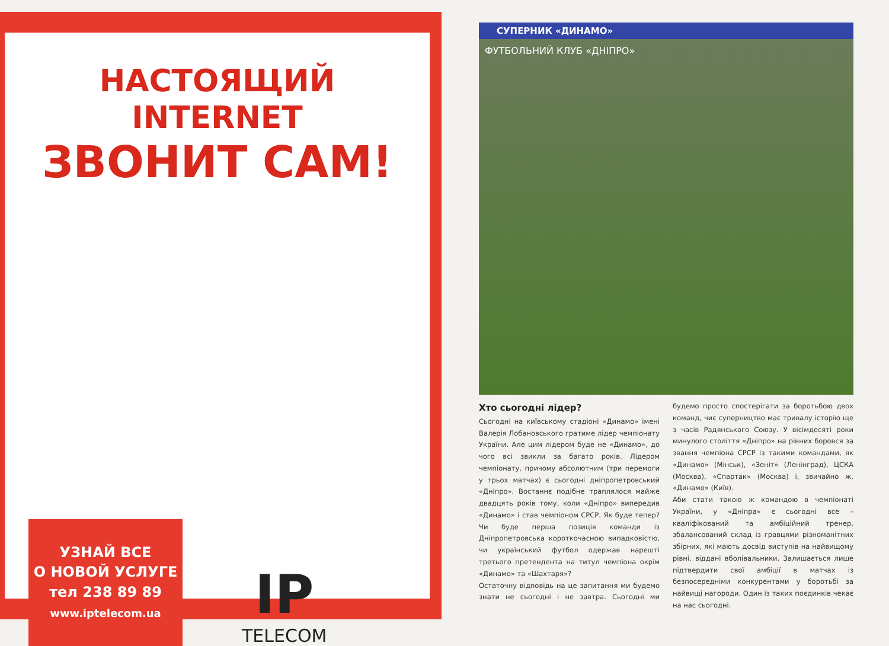НАСТОЯЩИЙ INTERNET
ЗВОНИТ САМ!
УЗНАЙ ВСЕ
О НОВОЙ УСЛУГЕ
тел 238 89 89
www.iptelecom.ua
IP
TELECOM
СУПЕРНИК «ДИНАМО»
ФУТБОЛЬНИЙ КЛУБ «ДНІПРО»
Хто сьогодні лідер?
Сьогодні на київському стадіоні «Динамо» імені Валерія Лобановського гратиме лідер чемпіонату України. Але цим лідером буде не «Динамо», до чого всі звикли за багато років. Лідером чемпіонату, причому абсолютним (три перемоги у трьох матчах) є сьогодні дніпропетровський «Дніпро». Востаннє подібне траплялося майже двадцять років тому, коли «Дніпро» випередив «Динамо» і став чемпіоном СРСР. Як буде тепер? Чи буде перша позиція команди із Дніпропетровська короткочасною випадковістю, чи український футбол одержав нарешті третього претендента на титул чемпіона окрім «Динамо» та «Шахтаря»?
Остаточну відповідь на це запитання ми будемо знати не сьогодні і не завтра. Сьогодні ми будемо просто спостерігати за боротьбою двох команд, чиє суперництво має тривалу історію ще з часів Радянського Союзу. У вісімдесяті роки минулого століття «Дніпро» на рівних боровся за звання чемпіона СРСР із такими командами, як «Динамо» (Мінськ), «Зеніт» (Ленінград), ЦСКА (Москва), «Спартак» (Москва) і, звичайно ж, «Динамо» (Київ).
Аби стати такою ж командою в чемпіонаті України, у «Дніпра» є сьогодні все – кваліфікований та амбіційний тренер, збалансований склад із гравцями різноманітних збірних, які мають досвід виступів на найвищому рівні, віддані вболівальники. Залишається лише підтвердити свої амбіції в матчах із безпосередніми конкурентами у боротьбі за найвищі нагороди. Один із таких поєдинків чекає на нас сьогодні.